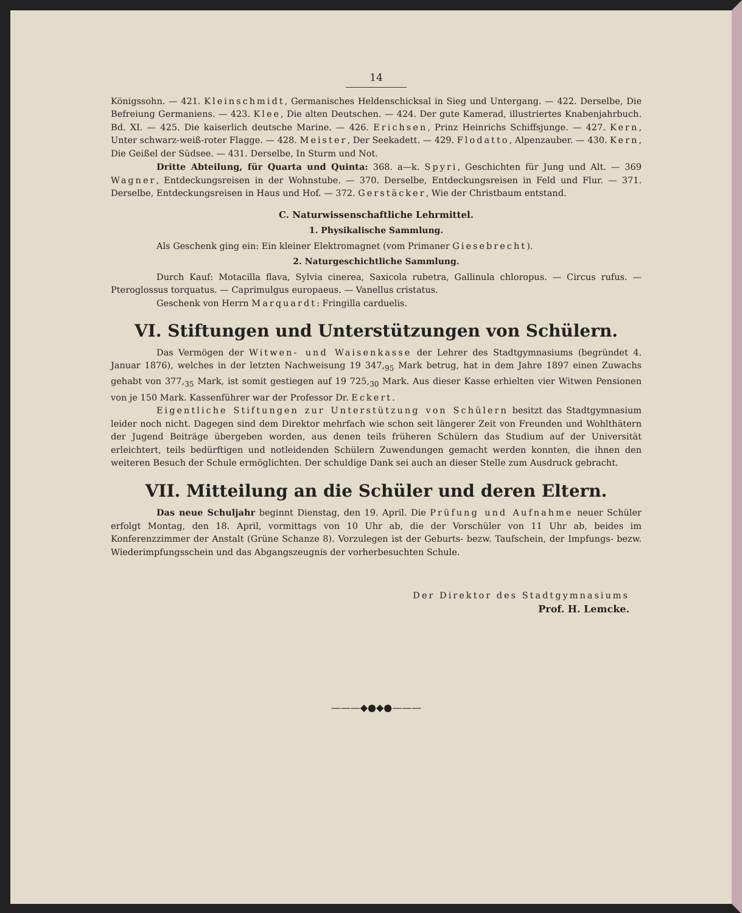14
Königssohn. — 421. Kleinschmidt, Germanisches Heldenschicksal in Sieg und Untergang. — 422. Derselbe, Die Befreiung Germaniens. — 423. Klee, Die alten Deutschen. — 424. Der gute Kamerad, illustriertes Knabenjahrbuch. Bd. XI. — 425. Die kaiserlich deutsche Marine. — 426. Erichsen, Prinz Heinrichs Schiffsjunge. — 427. Kern, Unter schwarz-weiß-roter Flagge. — 428. Meister, Der Seekadett. — 429. Flodatto, Alpenzauber. — 430. Kern, Die Geißel der Südsee. — 431. Derselbe, In Sturm und Not.
Dritte Abteilung, für Quarta und Quinta: 368. a—k. Spyri, Geschichten für Jung und Alt. — 369 Wagner, Entdeckungsreisen in der Wohnstube. — 370. Derselbe, Entdeckungsreisen in Feld und Flur. — 371. Derselbe, Entdeckungsreisen in Haus und Hof. — 372. Gerstäcker, Wie der Christbaum entstand.
C. Naturwissenschaftliche Lehrmittel.
1. Physikalische Sammlung.
Als Geschenk ging ein: Ein kleiner Elektromagnet (vom Primaner Giesebrecht).
2. Naturgeschichtliche Sammlung.
Durch Kauf: Motacilla flava, Sylvia cinerea, Saxicola rubetra, Gallinula chloropus. — Circus rufus. — Pteroglossus torquatus. — Caprimulgus europaeus. — Vanellus cristatus.
Geschenk von Herrn Marquardt: Fringilla carduelis.
VI. Stiftungen und Unterstützungen von Schülern.
Das Vermögen der Witwen- und Waisenkasse der Lehrer des Stadtgymnasiums (begründet 4. Januar 1876), welches in der letzten Nachweisung 19 347,<sub>95</sub> Mark betrug, hat in dem Jahre 1897 einen Zuwachs gehabt von 377,<sub>35</sub> Mark, ist somit gestiegen auf 19 725,<sub>30</sub> Mark. Aus dieser Kasse erhielten vier Witwen Pensionen von je 150 Mark. Kassenführer war der Professor Dr. Eckert.
Eigentliche Stiftungen zur Unterstützung von Schülern besitzt das Stadtgymnasium leider noch nicht. Dagegen sind dem Direktor mehrfach wie schon seit längerer Zeit von Freunden und Wohlthätern der Jugend Beiträge übergeben worden, aus denen teils früheren Schülern das Studium auf der Universität erleichtert, teils bedürftigen und notleidenden Schülern Zuwendungen gemacht werden konnten, die ihnen den weiteren Besuch der Schule ermöglichten. Der schuldige Dank sei auch an dieser Stelle zum Ausdruck gebracht.
VII. Mitteilung an die Schüler und deren Eltern.
Das neue Schuljahr beginnt Dienstag, den 19. April. Die Prüfung und Aufnahme neuer Schüler erfolgt Montag, den 18. April, vormittags von 10 Uhr ab, die der Vorschüler von 11 Uhr ab, beides im Konferenzzimmer der Anstalt (Grüne Schanze 8). Vorzulegen ist der Geburts- bezw. Taufschein, der Impfungs- bezw. Wiederimpfungsschein und das Abgangszeugnis der vorherbesuchten Schule.
Der Direktor des Stadtgymnasiums
Prof. H. Lemcke.
———◆●◆●———